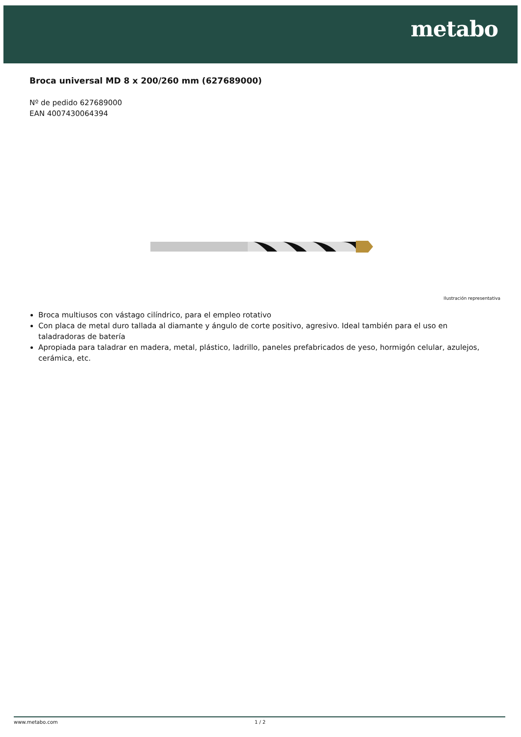metabo
Broca universal MD 8 x 200/260 mm (627689000)
Nº de pedido 627689000
EAN 4007430064394
Ilustración representativa
Broca multiusos con vástago cilíndrico, para el empleo rotativo
Con placa de metal duro tallada al diamante y ángulo de corte positivo, agresivo. Ideal también para el uso en taladradoras de batería
Apropiada para taladrar en madera, metal, plástico, ladrillo, paneles prefabricados de yeso, hormigón celular, azulejos, cerámica, etc.
www.metabo.com 1 / 2